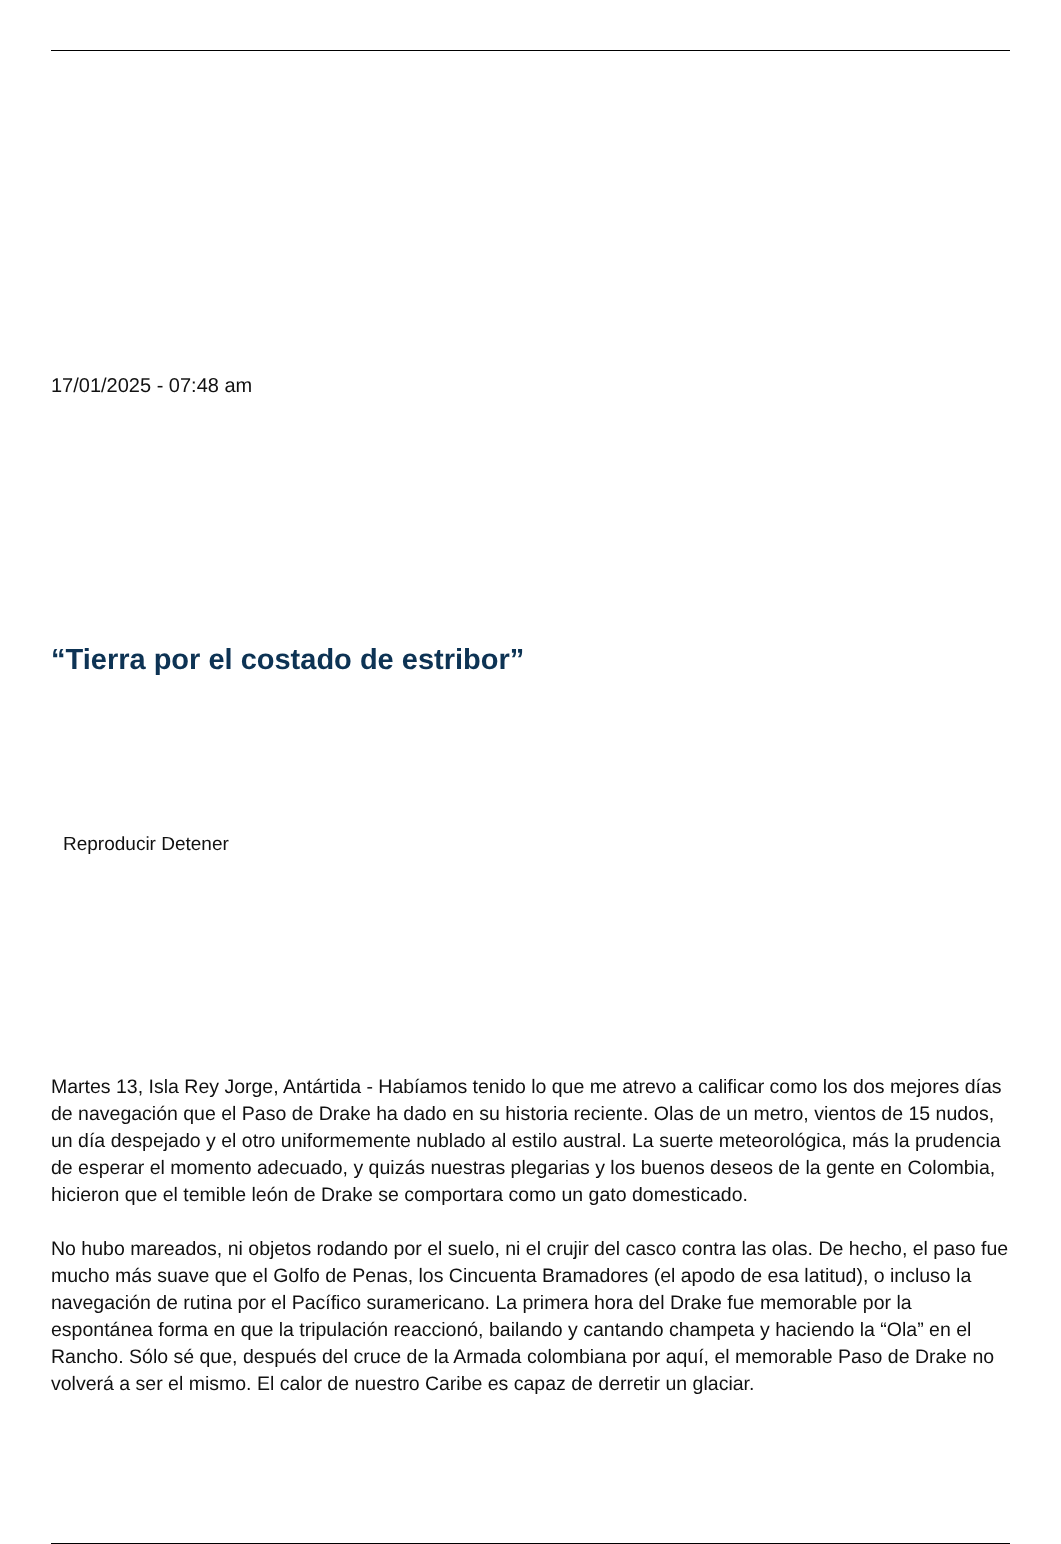17/01/2025 - 07:48 am
“Tierra por el costado de estribor”
Reproducir Detener
Martes 13, Isla Rey Jorge, Antártida - Habíamos tenido lo que me atrevo a calificar como los dos mejores días de navegación que el Paso de Drake ha dado en su historia reciente. Olas de un metro, vientos de 15 nudos, un día despejado y el otro uniformemente nublado al estilo austral. La suerte meteorológica, más la prudencia de esperar el momento adecuado, y quizás nuestras plegarias y los buenos deseos de la gente en Colombia, hicieron que el temible león de Drake se comportara como un gato domesticado.
No hubo mareados, ni objetos rodando por el suelo, ni el crujir del casco contra las olas. De hecho, el paso fue mucho más suave que el Golfo de Penas, los Cincuenta Bramadores (el apodo de esa latitud), o incluso la navegación de rutina por el Pacífico suramericano. La primera hora del Drake fue memorable por la espontánea forma en que la tripulación reaccionó, bailando y cantando champeta y haciendo la “Ola” en el Rancho. Sólo sé que, después del cruce de la Armada colombiana por aquí, el memorable Paso de Drake no volverá a ser el mismo. El calor de nuestro Caribe es capaz de derretir un glaciar.